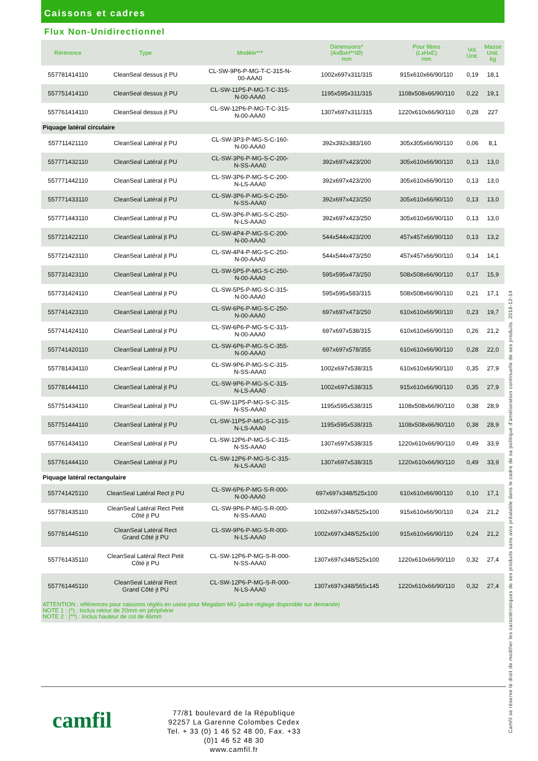Caissons et cadres
Flux Non-Unidirectionnel
| Rérérence | Type | Modèle*** | Dimensions* (AxBxH**/Ø) mm | Pour filtres (LxHxE) mm | Vol. Unit. | Masse Unit. kg |
| --- | --- | --- | --- | --- | --- | --- |
| 557781414110 | CleanSeal dessus jt PU | CL-SW-9P6-P-MG-T-C-315-N- 00-AAA0 | 1002x697x311/315 | 915x610x66/90/110 | 0,19 | 18,1 |
| 557751414110 | CleanSeal dessus jt PU | CL-SW-11P5-P-MG-T-C-315- N-00-AAA0 | 1195x595x311/315 | 1108x508x66/90/110 | 0,22 | 19,1 |
| 557761414110 | CleanSeal dessus jt PU | CL-SW-12P6-P-MG-T-C-315- N-00-AAA0 | 1307x697x311/315 | 1220x610x66/90/110 | 0,28 | 227 |
| Piquage latéral circulaire | | | | | | |
| 557711421110 | CleanSeal Latéral jt PU | CL-SW-3P3-P-MG-S-C-160- N-00-AAA0 | 392x392x383/160 | 305x305x66/90/110 | 0,06 | 8,1 |
| 557771432110 | CleanSeal Latéral jt PU | CL-SW-3P6-P-MG-S-C-200- N-SS-AAA0 | 392x697x423/200 | 305x610x66/90/110 | 0,13 | 13,0 |
| 557771442110 | CleanSeal Latéral jt PU | CL-SW-3P6-P-MG-S-C-200- N-LS-AAA0 | 392x697x423/200 | 305x610x66/90/110 | 0,13 | 13,0 |
| 557771433110 | CleanSeal Latéral jt PU | CL-SW-3P6-P-MG-S-C-250- N-SS-AAA0 | 392x697x423/250 | 305x610x66/90/110 | 0,13 | 13,0 |
| 557771443110 | CleanSeal Latéral jt PU | CL-SW-3P6-P-MG-S-C-250- N-LS-AAA0 | 392x697x423/250 | 305x610x66/90/110 | 0,13 | 13,0 |
| 557721422110 | CleanSeal Latéral jt PU | CL-SW-4P4-P-MG-S-C-200- N-00-AAA0 | 544x544x423/200 | 457x457x66/90/110 | 0,13 | 13,2 |
| 557721423110 | CleanSeal Latéral jt PU | CL-SW-4P4-P-MG-S-C-250- N-00-AAA0 | 544x544x473/250 | 457x457x66/90/110 | 0,14 | 14,1 |
| 557731423110 | CleanSeal Latéral jt PU | CL-SW-5P5-P-MG-S-C-250- N-00-AAA0 | 595x595x473/250 | 508x508x66/90/110 | 0,17 | 15,9 |
| 557731424110 | CleanSeal Latéral jt PU | CL-SW-5P5-P-MG-S-C-315- N-00-AAA0 | 595x595x583/315 | 508x508x66/90/110 | 0,21 | 17,1 |
| 557741423110 | CleanSeal Latéral jt PU | CL-SW-6P6-P-MG-S-C-250- N-00-AAA0 | 697x697x473/250 | 610x610x66/90/110 | 0,23 | 19,7 |
| 557741424110 | CleanSeal Latéral jt PU | CL-SW-6P6-P-MG-S-C-315- N-00-AAA0 | 697x697x538/315 | 610x610x66/90/110 | 0,26 | 21,2 |
| 557741420110 | CleanSeal Latéral jt PU | CL-SW-6P6-P-MG-S-C-355- N-00-AAA0 | 697x697x578/355 | 610x610x66/90/110 | 0,28 | 22,0 |
| 557781434110 | CleanSeal Latéral jt PU | CL-SW-9P6-P-MG-S-C-315- N-SS-AAA0 | 1002x697x538/315 | 610x610x66/90/110 | 0,35 | 27,9 |
| 557781444110 | CleanSeal Latéral jt PU | CL-SW-9P6-P-MG-S-C-315- N-LS-AAA0 | 1002x697x538/315 | 915x610x66/90/110 | 0,35 | 27,9 |
| 557751434110 | CleanSeal Latéral jt PU | CL-SW-11P5-P-MG-S-C-315- N-SS-AAA0 | 1195x595x538/315 | 1108x508x66/90/110 | 0,38 | 28,9 |
| 557751444110 | CleanSeal Latéral jt PU | CL-SW-11P5-P-MG-S-C-315- N-LS-AAA0 | 1195x595x538/315 | 1108x508x66/90/110 | 0,38 | 28,9 |
| 557761434110 | CleanSeal Latéral jt PU | CL-SW-12P6-P-MG-S-C-315- N-SS-AAA0 | 1307x697x538/315 | 1220x610x66/90/110 | 0,49 | 33,9 |
| 557761444110 | CleanSeal Latéral jt PU | CL-SW-12P6-P-MG-S-C-315- N-LS-AAA0 | 1307x697x538/315 | 1220x610x66/90/110 | 0,49 | 33,9 |
| Piquage latéral rectangulaire | | | | | | |
| 557741425110 | CleanSeal Latéral Rect jt PU | CL-SW-6P6-P-MG-S-R-000- N-00-AAA0 | 697x697x348/525x100 | 610x610x66/90/110 | 0,10 | 17,1 |
| 557781435110 | CleanSeal Latéral Rect Petit Côté jt PU | CL-SW-9P6-P-MG-S-R-000- N-SS-AAA0 | 1002x697x348/525x100 | 915x610x66/90/110 | 0,24 | 21,2 |
| 557781445110 | CleanSeal Latéral Rect Grand Côté jt PU | CL-SW-9P6-P-MG-S-R-000- N-LS-AAA0 | 1002x697x348/525x100 | 915x610x66/90/110 | 0,24 | 21,2 |
| 557761435110 | CleanSeal Latéral Rect Petit Côté jt PU | CL-SW-12P6-P-MG-S-R-000- N-SS-AAA0 | 1307x697x348/525x100 | 1220x610x66/90/110 | 0,32 | 27,4 |
| 557761445110 | CleanSeal Latéral Rect Grand Côté jt PU | CL-SW-12P6-P-MG-S-R-000- N-LS-AAA0 | 1307x697x348/565x145 | 1220x610x66/90/110 | 0,32 | 27,4 |
ATTENTION : références pour caissons réglés en usine pour Megalam MG (autre réglage disponible sur demande)
NOTE 1 : (*) : Inclus retour de 20mm en périphérie
NOTE 2 : (**) : Inclus hauteur de col de 46mm
camfil
77/81 boulevard de la République
92257 La Garenne Colombes Cedex
Tel. + 33 (0) 1 46 52 48 00, Fax. +33 (0)1 46 52 48 30
www.camfil.fr
Camfil se réserve le droit de modifier les caractéristiques de ses produits sans avis préalable dans le cadre de sa politique d'amélioration continuelle de ses produits. 2018-12-14